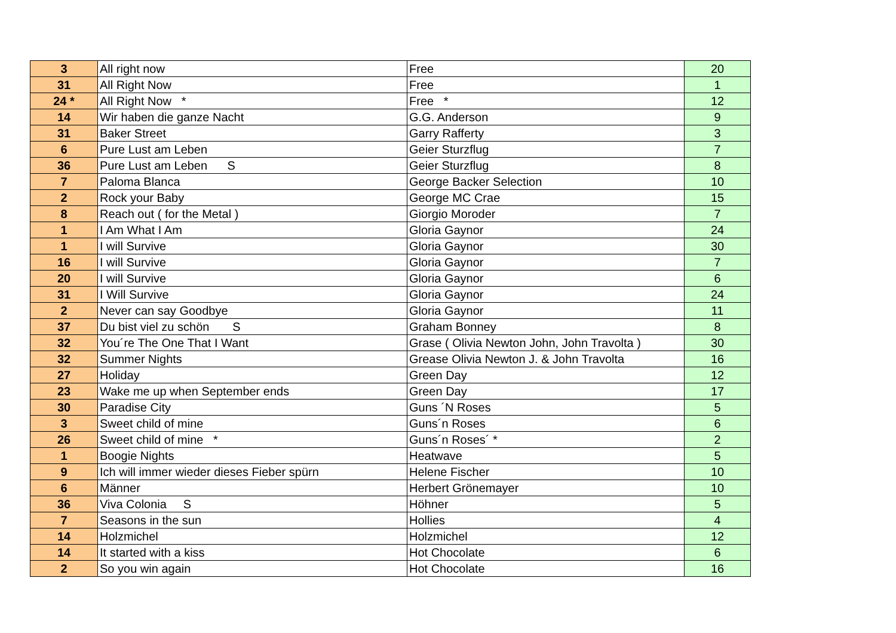| 3 | All right now | Free | 20 |
| 31 | All Right Now | Free | 1 |
| 24 * | All Right Now * | Free * | 12 |
| 14 | Wir haben die ganze Nacht | G.G. Anderson | 9 |
| 31 | Baker Street | Garry Rafferty | 3 |
| 6 | Pure Lust am Leben | Geier Sturzflug | 7 |
| 36 | Pure Lust am Leben S | Geier Sturzflug | 8 |
| 7 | Paloma Blanca | George Backer Selection | 10 |
| 2 | Rock your Baby | George MC Crae | 15 |
| 8 | Reach out ( for the Metal ) | Giorgio Moroder | 7 |
| 1 | I Am What I Am | Gloria Gaynor | 24 |
| 1 | I will Survive | Gloria Gaynor | 30 |
| 16 | I will Survive | Gloria Gaynor | 7 |
| 20 | I will Survive | Gloria Gaynor | 6 |
| 31 | I Will Survive | Gloria Gaynor | 24 |
| 2 | Never can say Goodbye | Gloria Gaynor | 11 |
| 37 | Du bist viel zu schön S | Graham Bonney | 8 |
| 32 | You´re The One That I Want | Grase ( Olivia Newton John, John Travolta ) | 30 |
| 32 | Summer Nights | Grease Olivia Newton J. & John Travolta | 16 |
| 27 | Holiday | Green Day | 12 |
| 23 | Wake me up when September ends | Green Day | 17 |
| 30 | Paradise City | Guns ´N Roses | 5 |
| 3 | Sweet child of mine | Guns´n Roses | 6 |
| 26 | Sweet child of mine * | Guns´n Roses´ * | 2 |
| 1 | Boogie Nights | Heatwave | 5 |
| 9 | Ich will immer wieder dieses Fieber spürn | Helene Fischer | 10 |
| 6 | Männer | Herbert Grönemayer | 10 |
| 36 | Viva Colonia S | Höhner | 5 |
| 7 | Seasons in the sun | Hollies | 4 |
| 14 | Holzmichel | Holzmichel | 12 |
| 14 | It started with a kiss | Hot Chocolate | 6 |
| 2 | So you win again | Hot Chocolate | 16 |